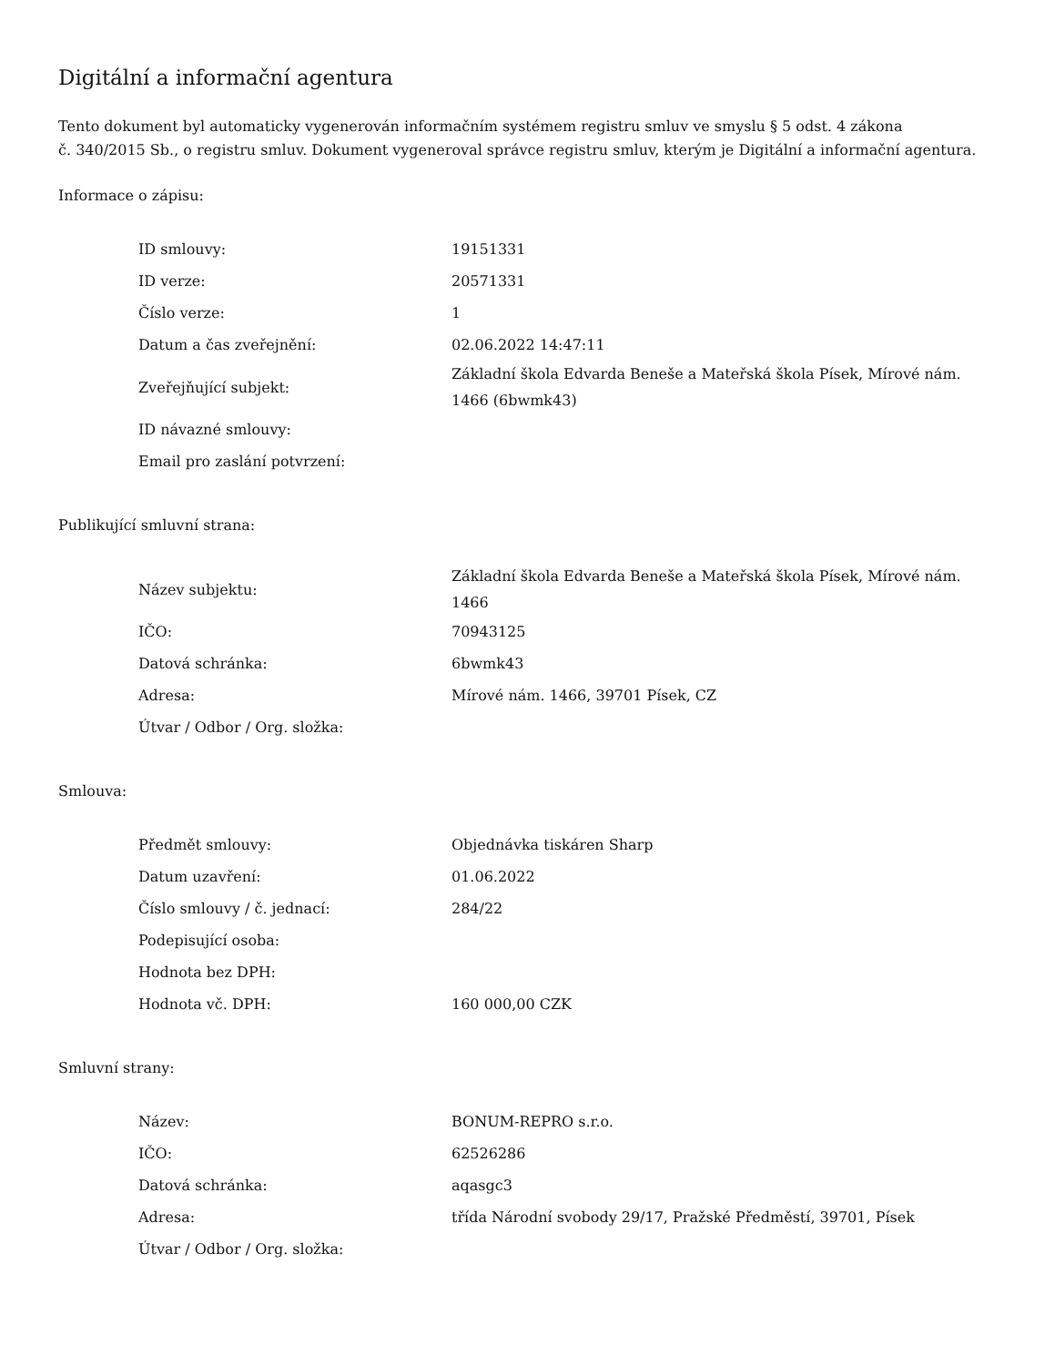Digitální a informační agentura
Tento dokument byl automaticky vygenerován informačním systémem registru smluv ve smyslu § 5 odst. 4 zákona
č. 340/2015 Sb., o registru smluv. Dokument vygeneroval správce registru smluv, kterým je Digitální a informační agentura.
Informace o zápisu:
| ID smlouvy: | 19151331 |
| ID verze: | 20571331 |
| Číslo verze: | 1 |
| Datum a čas zveřejnění: | 02.06.2022 14:47:11 |
| Zveřejňující subjekt: | Základní škola Edvarda Beneše a Mateřská škola Písek, Mírové nám. 1466 (6bwmk43) |
| ID návazné smlouvy: | |
| Email pro zaslání potvrzení: | |
Publikující smluvní strana:
| Název subjektu: | Základní škola Edvarda Beneše a Mateřská škola Písek, Mírové nám. 1466 |
| IČO: | 70943125 |
| Datová schránka: | 6bwmk43 |
| Adresa: | Mírové nám. 1466, 39701 Písek, CZ |
| Útvar / Odbor / Org. složka: | |
Smlouva:
| Předmět smlouvy: | Objednávka tiskáren Sharp |
| Datum uzavření: | 01.06.2022 |
| Číslo smlouvy / č. jednací: | 284/22 |
| Podepisující osoba: | |
| Hodnota bez DPH: | |
| Hodnota vč. DPH: | 160 000,00 CZK |
Smluvní strany:
| Název: | BONUM-REPRO s.r.o. |
| IČO: | 62526286 |
| Datová schránka: | aqasgc3 |
| Adresa: | třída Národní svobody 29/17, Pražské Předměstí, 39701, Písek |
| Útvar / Odbor / Org. složka: | |